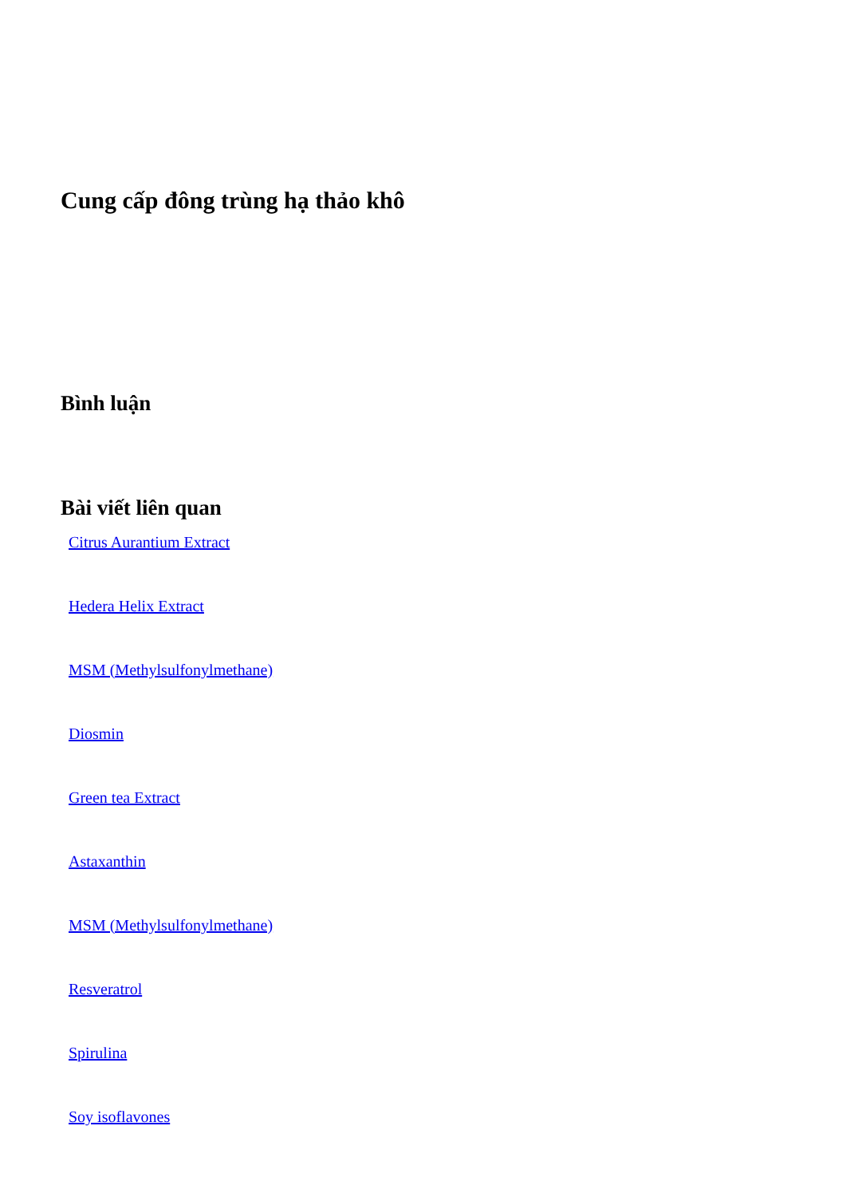Cung cấp đông trùng hạ thảo khô
Bình luận
Bài viết liên quan
Citrus Aurantium Extract
Hedera Helix Extract
MSM (Methylsulfonylmethane)
Diosmin
Green tea Extract
Astaxanthin
MSM (Methylsulfonylmethane)
Resveratrol
Spirulina
Soy isoflavones